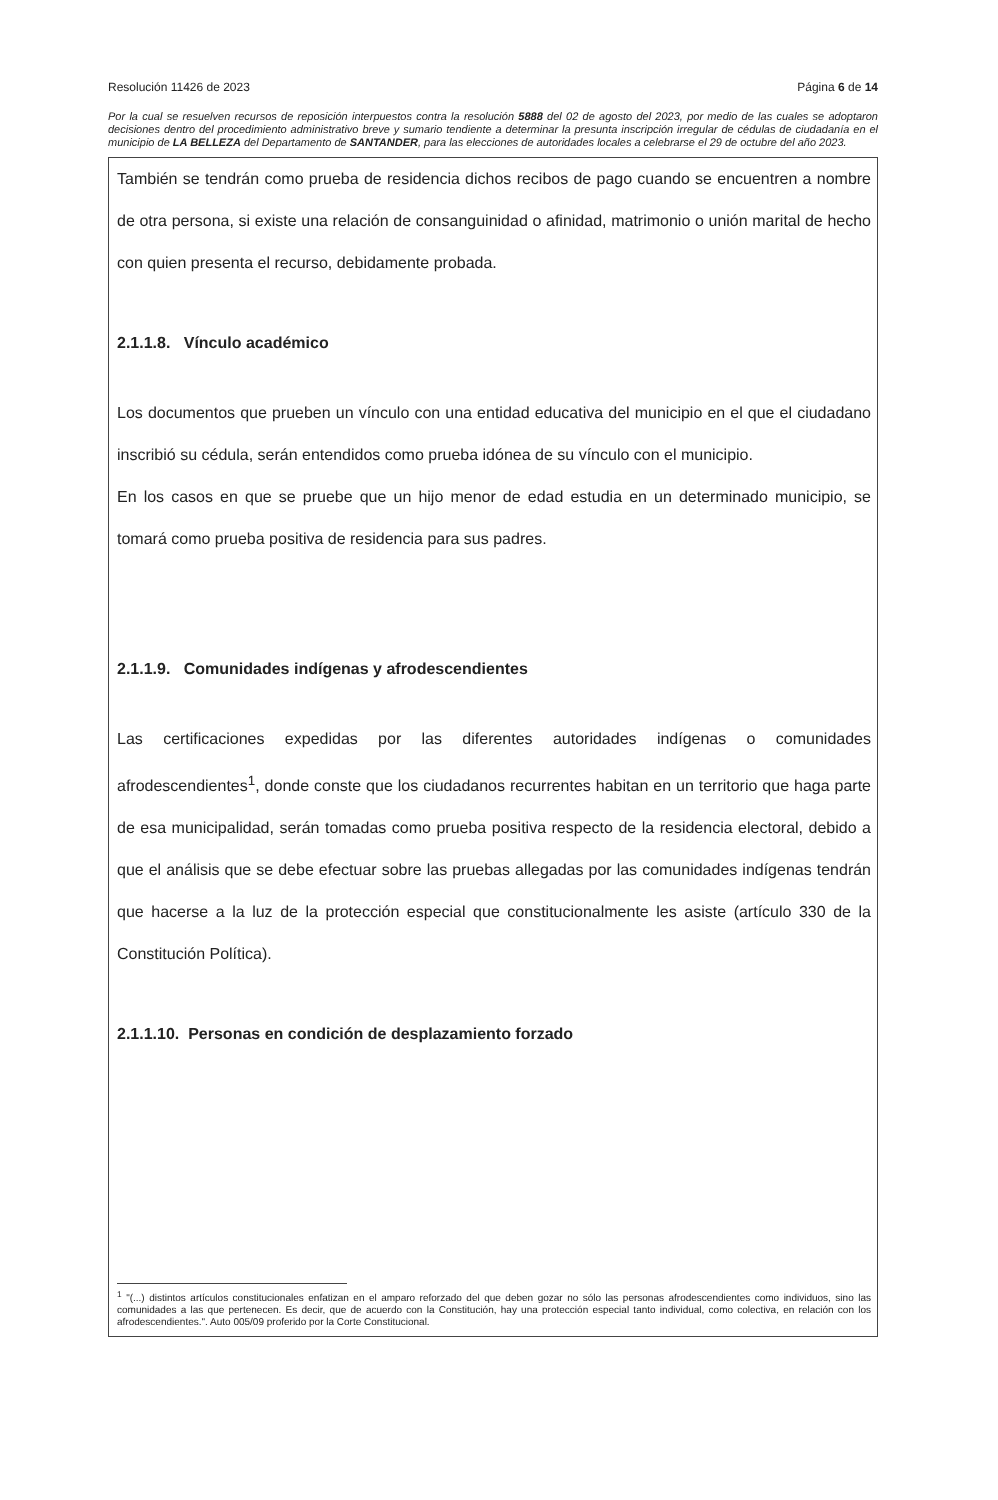Resolución 11426 de 2023 Página 6 de 14
Por la cual se resuelven recursos de reposición interpuestos contra la resolución 5888 del 02 de agosto del 2023, por medio de las cuales se adoptaron decisiones dentro del procedimiento administrativo breve y sumario tendiente a determinar la presunta inscripción irregular de cédulas de ciudadanía en el municipio de LA BELLEZA del Departamento de SANTANDER, para las elecciones de autoridades locales a celebrarse el 29 de octubre del año 2023.
También se tendrán como prueba de residencia dichos recibos de pago cuando se encuentren a nombre de otra persona, si existe una relación de consanguinidad o afinidad, matrimonio o unión marital de hecho con quien presenta el recurso, debidamente probada.
2.1.1.8. Vínculo académico
Los documentos que prueben un vínculo con una entidad educativa del municipio en el que el ciudadano inscribió su cédula, serán entendidos como prueba idónea de su vínculo con el municipio.
En los casos en que se pruebe que un hijo menor de edad estudia en un determinado municipio, se tomará como prueba positiva de residencia para sus padres.
2.1.1.9. Comunidades indígenas y afrodescendientes
Las certificaciones expedidas por las diferentes autoridades indígenas o comunidades afrodescendientes<sup>1</sup>, donde conste que los ciudadanos recurrentes habitan en un territorio que haga parte de esa municipalidad, serán tomadas como prueba positiva respecto de la residencia electoral, debido a que el análisis que se debe efectuar sobre las pruebas allegadas por las comunidades indígenas tendrán que hacerse a la luz de la protección especial que constitucionalmente les asiste (artículo 330 de la Constitución Política).
2.1.1.10. Personas en condición de desplazamiento forzado
<sup>1</sup> "(...) distintos artículos constitucionales enfatizan en el amparo reforzado del que deben gozar no sólo las personas afrodescendientes como individuos, sino las comunidades a las que pertenecen. Es decir, que de acuerdo con la Constitución, hay una protección especial tanto individual, como colectiva, en relación con los afrodescendientes.". Auto 005/09 proferido por la Corte Constitucional.